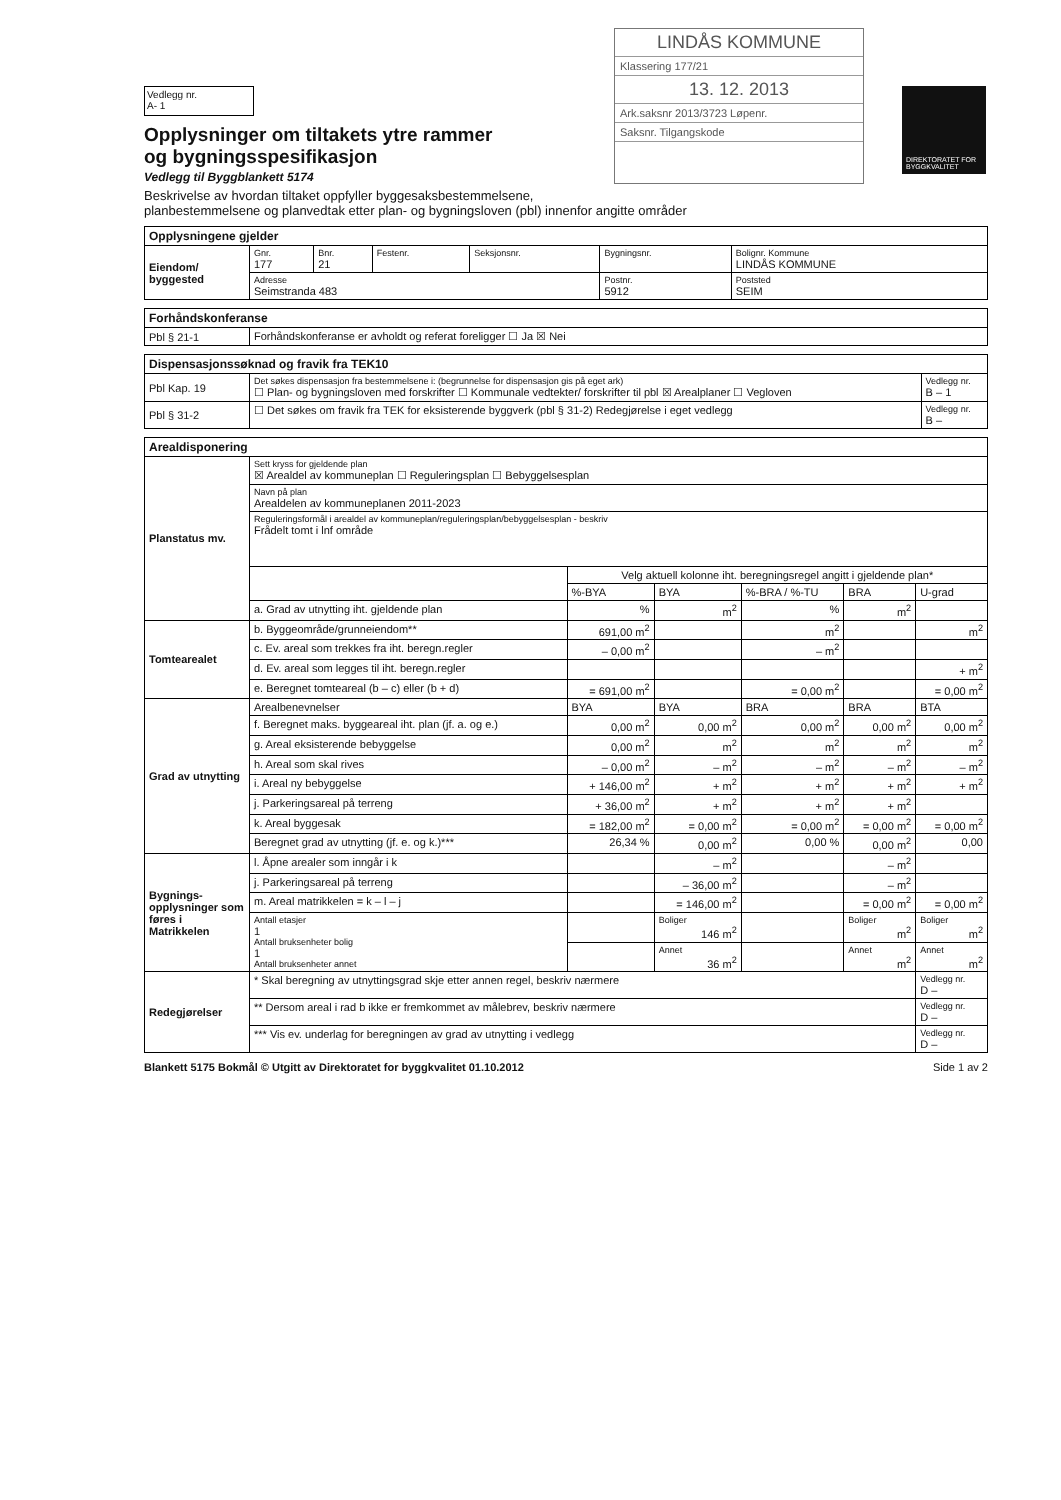Vedlegg nr.
A- 1
Opplysninger om tiltakets ytre rammer
og bygningsspesifikasjon
Vedlegg til Byggblankett 5174
LINDÅS KOMMUNE
Klassering 177/21
13. 12. 2013
Ark.saksnr 2013/3723 Løpenr.
Saksnr. Tilgangskode
DIREKTORATET FOR BYGGKVALITET
Beskrivelse av hvordan tiltaket oppfyller byggesaksbestemmelsene,
planbestemmelsene og planvedtak etter plan- og bygningsloven (pbl) innenfor angitte områder
| Opplysningene gjelder | | | | | | |
| --- | --- | --- | --- | --- | --- | --- |
| Eiendom/ byggested | Gnr. 177 | Bnr. 21 | Festenr. | Seksjonsnr. | Bygningsnr. | Bolignr. Kommune LINDÅS KOMMUNE |
| | Adresse Seimstranda 483 | | | | Postnr. 5912 | Poststed SEIM |
| Forhåndskonferanse | |
| --- | --- |
| Pbl § 21-1 | Forhåndskonferanse er avholdt og referat foreligger ☐ Ja ☒ Nei |
| Dispensasjonssøknad og fravik fra TEK10 | | |
| --- | --- | --- |
| Pbl Kap. 19 | Det søkes dispensasjon fra bestemmelsene i: (begrunnelse for dispensasjon gis på eget ark) ☐ Plan- og bygningsloven med forskrifter ☐ Kommunale vedtekter/ forskrifter til pbl ☒ Arealplaner ☐ Vegloven | Vedlegg nr. B – 1 |
| Pbl § 31-2 | ☐ Det søkes om fravik fra TEK for eksisterende byggverk (pbl § 31-2) Redegjørelse i eget vedlegg | Vedlegg nr. B – |
| Arealdisponering | | | | | | |
| --- | --- | --- | --- | --- | --- | --- |
| Planstatus mv. | Sett kryss for gjeldende plan ☒ Arealdel av kommuneplan ☐ Reguleringsplan ☐ Bebyggelsesplan | | | | | |
| | Navn på plan Arealdelen av kommuneplanen 2011-2023 | | | | | |
| | Reguleringsformål i arealdel av kommuneplan/reguleringsplan/bebyggelsesplan - beskriv Frådelt tomt i lnf område | | | | | |
| | | Velg aktuell kolonne iht. beregningsregel angitt i gjeldende plan* | | | | |
| | | %-BYA | BYA | %-BRA / %-TU | BRA | U-grad |
| | a. Grad av utnytting iht. gjeldende plan | % | m<sup>2</sup> | % | m<sup>2</sup> | |
| Tomtearealet | b. Byggeområde/grunneiendom** | 691,00 m<sup>2</sup> | | m<sup>2</sup> | | m<sup>2</sup> |
| | c. Ev. areal som trekkes fra iht. beregn.regler | – 0,00 m<sup>2</sup> | | – m<sup>2</sup> | | |
| | d. Ev. areal som legges til iht. beregn.regler | | | | | + m<sup>2</sup> |
| | e. Beregnet tomteareal (b – c) eller (b + d) | = 691,00 m<sup>2</sup> | | = 0,00 m<sup>2</sup> | | = 0,00 m<sup>2</sup> |
| Grad av utnytting | Arealbenevnelser | BYA | BYA | BRA | BRA | BTA |
| | f. Beregnet maks. byggeareal iht. plan (jf. a. og e.) | 0,00 m<sup>2</sup> | 0,00 m<sup>2</sup> | 0,00 m<sup>2</sup> | 0,00 m<sup>2</sup> | 0,00 m<sup>2</sup> |
| | g. Areal eksisterende bebyggelse | 0,00 m<sup>2</sup> | m<sup>2</sup> | m<sup>2</sup> | m<sup>2</sup> | m<sup>2</sup> |
| | h. Areal som skal rives | – 0,00 m<sup>2</sup> | – m<sup>2</sup> | – m<sup>2</sup> | – m<sup>2</sup> | – m<sup>2</sup> |
| | i. Areal ny bebyggelse | + 146,00 m<sup>2</sup> | + m<sup>2</sup> | + m<sup>2</sup> | + m<sup>2</sup> | + m<sup>2</sup> |
| | j. Parkeringsareal på terreng | + 36,00 m<sup>2</sup> | + m<sup>2</sup> | + m<sup>2</sup> | + m<sup>2</sup> | |
| | k. Areal byggesak | = 182,00 m<sup>2</sup> | = 0,00 m<sup>2</sup> | = 0,00 m<sup>2</sup> | = 0,00 m<sup>2</sup> | = 0,00 m<sup>2</sup> |
| | Beregnet grad av utnytting (jf. e. og k.)*** | 26,34 % | 0,00 m<sup>2</sup> | 0,00 % | 0,00 m<sup>2</sup> | 0,00 |
| Bygnings-opplysninger som føres i Matrikkelen | l. Åpne arealer som inngår i k | | – m<sup>2</sup> | | – m<sup>2</sup> | |
| | j. Parkeringsareal på terreng | | – 36,00 m<sup>2</sup> | | – m<sup>2</sup> | |
| | m. Areal matrikkelen = k – l – j | | = 146,00 m<sup>2</sup> | | = 0,00 m<sup>2</sup> | = 0,00 m<sup>2</sup> |
| | Antall etasjer 1 Antall bruksenheter bolig 1 Antall bruksenheter annet | | Boliger 146 m<sup>2</sup> | | Boliger m<sup>2</sup> | Boliger m<sup>2</sup> |
| | | | Annet 36 m<sup>2</sup> | | Annet m<sup>2</sup> | Annet m<sup>2</sup> |
| Redegjørelser | * Skal beregning av utnyttingsgrad skje etter annen regel, beskriv nærmere | | | | | Vedlegg nr. D – |
| | ** Dersom areal i rad b ikke er fremkommet av målebrev, beskriv nærmere | | | | | Vedlegg nr. D – |
| | *** Vis ev. underlag for beregningen av grad av utnytting i vedlegg | | | | | Vedlegg nr. D – |
Blankett 5175 Bokmål © Utgitt av Direktoratet for byggkvalitet 01.10.2012 Side 1 av 2